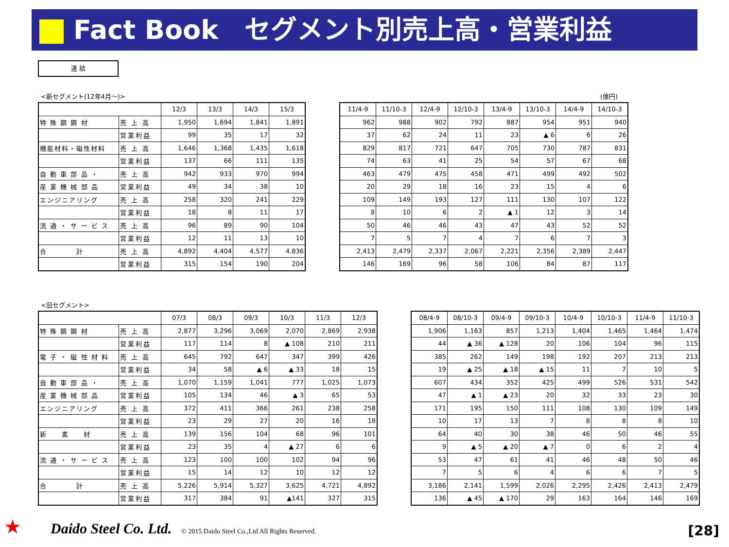Fact Book　セグメント別売上高・営業利益
連 結
<新セグメント(12年4月～)> (億円)
| | | 12/3 | 13/3 | 14/3 | 15/3 |
| --- | --- | --- | --- | --- | --- |
| 特 殊 鋼 鋼 材 | 売 上 高 | 1,950 | 1,694 | 1,841 | 1,891 |
| | 営業利益 | 99 | 35 | 17 | 32 |
| 機能材料・磁性材料 | 売 上 高 | 1,646 | 1,368 | 1,435 | 1,618 |
| | 営業利益 | 137 | 66 | 111 | 135 |
| 自 動 車 部 品 ・ | 売 上 高 | 942 | 933 | 970 | 994 |
| 産 業 機 械 部 品 | 営業利益 | 49 | 34 | 38 | 10 |
| エンジニアリング | 売 上 高 | 258 | 320 | 241 | 229 |
| | 営業利益 | 18 | 8 | 11 | 17 |
| 流 通 ・ サ ー ビ ス | 売 上 高 | 96 | 89 | 90 | 104 |
| | 営業利益 | 12 | 11 | 13 | 10 |
| 合 計 | 売 上 高 | 4,892 | 4,404 | 4,577 | 4,836 |
| | 営業利益 | 315 | 154 | 190 | 204 |
| 11/4-9 | 11/10-3 | 12/4-9 | 12/10-3 | 13/4-9 | 13/10-3 | 14/4-9 | 14/10-3 |
| --- | --- | --- | --- | --- | --- | --- | --- |
| 962 | 988 | 902 | 792 | 887 | 954 | 951 | 940 |
| 37 | 62 | 24 | 11 | 23 | ▲ 6 | 6 | 26 |
| 829 | 817 | 721 | 647 | 705 | 730 | 787 | 831 |
| 74 | 63 | 41 | 25 | 54 | 57 | 67 | 68 |
| 463 | 479 | 475 | 458 | 471 | 499 | 492 | 502 |
| 20 | 29 | 18 | 16 | 23 | 15 | 4 | 6 |
| 109 | 149 | 193 | 127 | 111 | 130 | 107 | 122 |
| 8 | 10 | 6 | 2 | ▲ 1 | 12 | 3 | 14 |
| 50 | 46 | 46 | 43 | 47 | 43 | 52 | 52 |
| 7 | 5 | 7 | 4 | 7 | 6 | 7 | 3 |
| 2,413 | 2,479 | 2,337 | 2,067 | 2,221 | 2,356 | 2,389 | 2,447 |
| 146 | 169 | 96 | 58 | 106 | 84 | 87 | 117 |
<旧セグメント>
| | | 07/3 | 08/3 | 09/3 | 10/3 | 11/3 | 12/3 |
| --- | --- | --- | --- | --- | --- | --- | --- |
| 特 殊 鋼 鋼 材 | 売 上 高 | 2,877 | 3,296 | 3,069 | 2,070 | 2,869 | 2,938 |
| | 営業利益 | 117 | 114 | 8 | ▲ 108 | 210 | 211 |
| 電 子 ・ 磁 性 材 料 | 売 上 高 | 645 | 792 | 647 | 347 | 399 | 426 |
| | 営業利益 | 34 | 58 | ▲ 6 | ▲ 33 | 18 | 15 |
| 自 動 車 部 品 ・ | 売 上 高 | 1,070 | 1,159 | 1,041 | 777 | 1,025 | 1,073 |
| 産 業 機 械 部 品 | 営業利益 | 105 | 134 | 46 | ▲ 3 | 65 | 53 |
| エンジニアリング | 売 上 高 | 372 | 411 | 366 | 261 | 238 | 258 |
| | 営業利益 | 23 | 29 | 27 | 20 | 16 | 18 |
| 新 素 材 | 売 上 高 | 139 | 156 | 104 | 68 | 96 | 101 |
| | 営業利益 | 23 | 35 | 4 | ▲ 27 | 6 | 6 |
| 流 通 ・ サ ー ビ ス | 売 上 高 | 123 | 100 | 100 | 102 | 94 | 96 |
| | 営業利益 | 15 | 14 | 12 | 10 | 12 | 12 |
| 合 計 | 売 上 高 | 5,226 | 5,914 | 5,327 | 3,625 | 4,721 | 4,892 |
| | 営業利益 | 317 | 384 | 91 | ▲141 | 327 | 315 |
| 08/4-9 | 08/10-3 | 09/4-9 | 09/10-3 | 10/4-9 | 10/10-3 | 11/4-9 | 11/10-3 |
| --- | --- | --- | --- | --- | --- | --- | --- |
| 1,906 | 1,163 | 857 | 1,213 | 1,404 | 1,465 | 1,464 | 1,474 |
| 44 | ▲ 36 | ▲ 128 | 20 | 106 | 104 | 96 | 115 |
| 385 | 262 | 149 | 198 | 192 | 207 | 213 | 213 |
| 19 | ▲ 25 | ▲ 18 | ▲ 15 | 11 | 7 | 10 | 5 |
| 607 | 434 | 352 | 425 | 499 | 526 | 531 | 542 |
| 47 | ▲ 1 | ▲ 23 | 20 | 32 | 33 | 23 | 30 |
| 171 | 195 | 150 | 111 | 108 | 130 | 109 | 149 |
| 10 | 17 | 13 | 7 | 8 | 8 | 8 | 10 |
| 64 | 40 | 30 | 38 | 46 | 50 | 46 | 55 |
| 9 | ▲ 5 | ▲ 20 | ▲ 7 | 0 | 6 | 2 | 4 |
| 53 | 47 | 61 | 41 | 46 | 48 | 50 | 46 |
| 7 | 5 | 6 | 4 | 6 | 6 | 7 | 5 |
| 3,186 | 2,141 | 1,599 | 2,026 | 2,295 | 2,426 | 2,413 | 2,479 |
| 136 | ▲ 45 | ▲ 170 | 29 | 163 | 164 | 146 | 169 |
★ Daido Steel Co. Ltd. © 2015 Daido Steel Co.,Ltd All Rights Reserved.
[28]